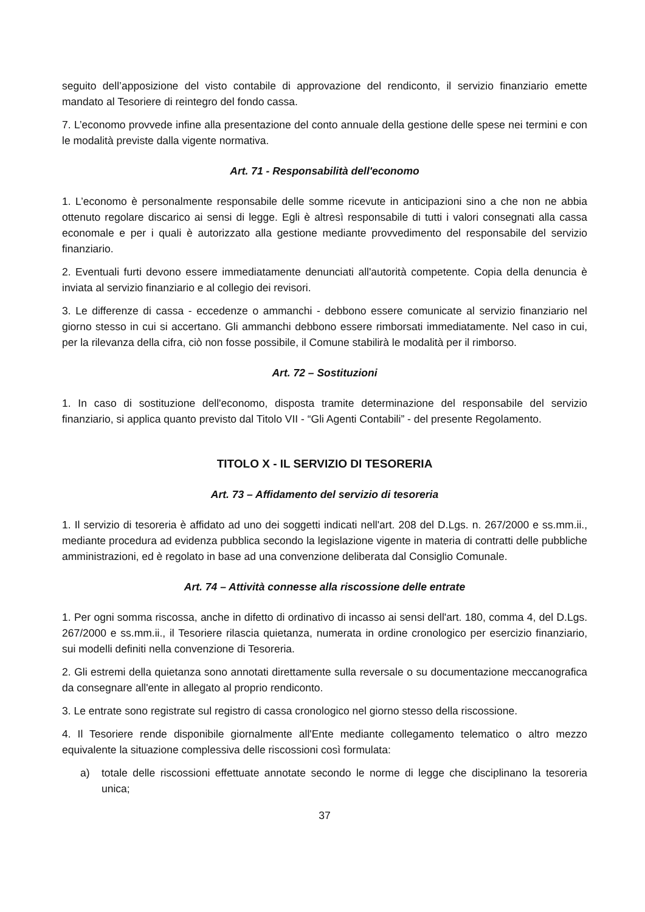seguito dell’apposizione del visto contabile di approvazione del rendiconto, il servizio finanziario emette mandato al Tesoriere di reintegro del fondo cassa.
7. L’economo provvede infine alla presentazione del conto annuale della gestione delle spese nei termini e con le modalità previste dalla vigente normativa.
Art. 71 - Responsabilità dell'economo
1. L’economo è personalmente responsabile delle somme ricevute in anticipazioni sino a che non ne abbia ottenuto regolare discarico ai sensi di legge. Egli è altresì responsabile di tutti i valori consegnati alla cassa economale e per i quali è autorizzato alla gestione mediante provvedimento del responsabile del servizio finanziario.
2. Eventuali furti devono essere immediatamente denunciati all'autorità competente. Copia della denuncia è inviata al servizio finanziario e al collegio dei revisori.
3. Le differenze di cassa - eccedenze o ammanchi - debbono essere comunicate al servizio finanziario nel giorno stesso in cui si accertano. Gli ammanchi debbono essere rimborsati immediatamente. Nel caso in cui, per la rilevanza della cifra, ciò non fosse possibile, il Comune stabilirà le modalità per il rimborso.
Art. 72 – Sostituzioni
1. In caso di sostituzione dell'economo, disposta tramite determinazione del responsabile del servizio finanziario, si applica quanto previsto dal Titolo VII - “Gli Agenti Contabili” - del presente Regolamento.
TITOLO X - IL SERVIZIO DI TESORERIA
Art. 73 – Affidamento del servizio di tesoreria
1. Il servizio di tesoreria è affidato ad uno dei soggetti indicati nell'art. 208 del D.Lgs. n. 267/2000 e ss.mm.ii., mediante procedura ad evidenza pubblica secondo la legislazione vigente in materia di contratti delle pubbliche amministrazioni, ed è regolato in base ad una convenzione deliberata dal Consiglio Comunale.
Art. 74 – Attività connesse alla riscossione delle entrate
1. Per ogni somma riscossa, anche in difetto di ordinativo di incasso ai sensi dell'art. 180, comma 4, del D.Lgs. 267/2000 e ss.mm.ii., il Tesoriere rilascia quietanza, numerata in ordine cronologico per esercizio finanziario, sui modelli definiti nella convenzione di Tesoreria.
2. Gli estremi della quietanza sono annotati direttamente sulla reversale o su documentazione meccanografica da consegnare all'ente in allegato al proprio rendiconto.
3. Le entrate sono registrate sul registro di cassa cronologico nel giorno stesso della riscossione.
4. Il Tesoriere rende disponibile giornalmente all'Ente mediante collegamento telematico o altro mezzo equivalente la situazione complessiva delle riscossioni così formulata:
a) totale delle riscossioni effettuate annotate secondo le norme di legge che disciplinano la tesoreria unica;
37